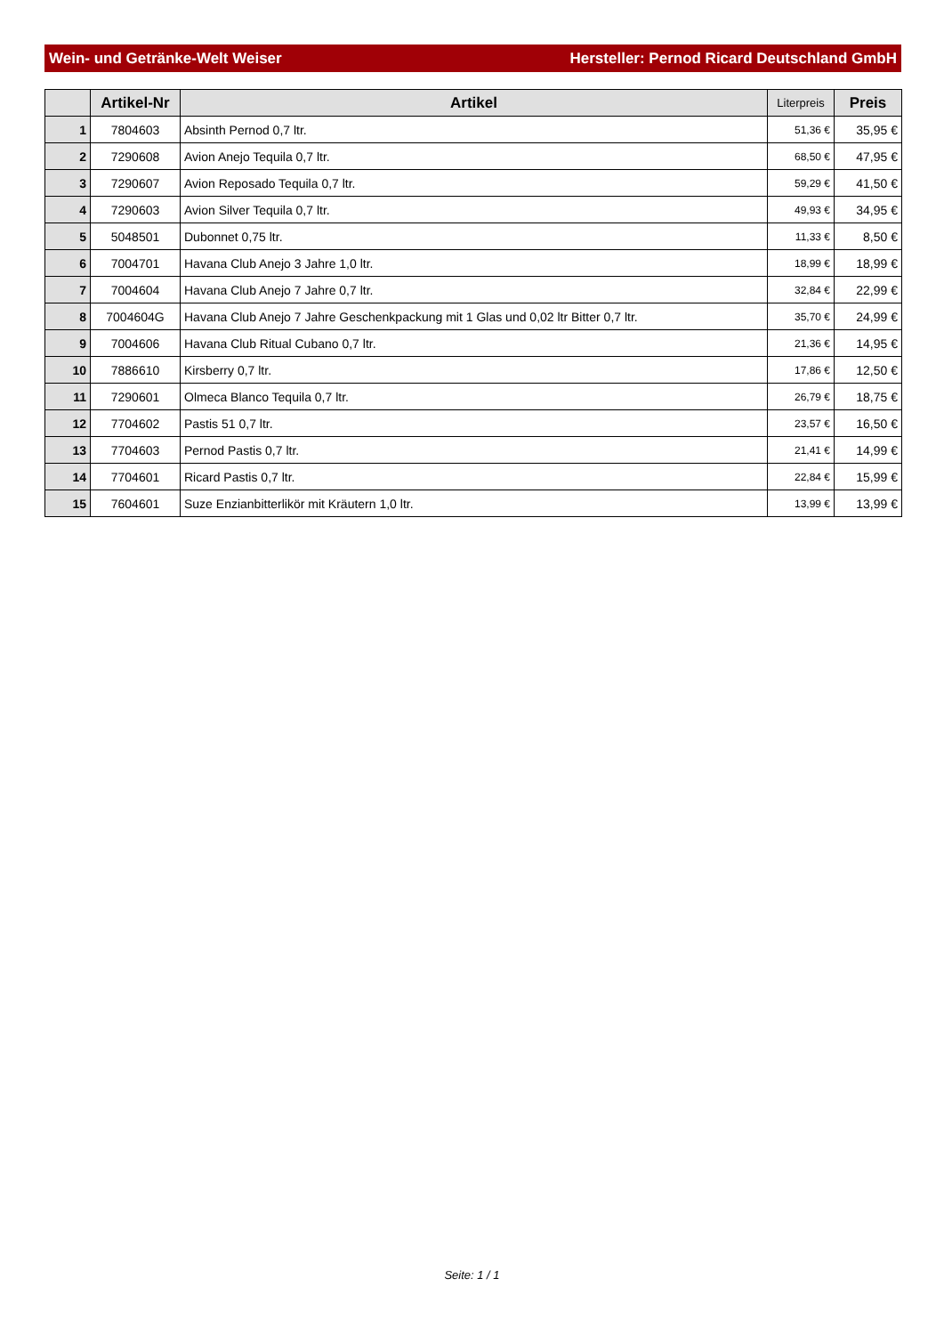Wein- und Getränke-Welt Weiser Hersteller: Pernod Ricard Deutschland GmbH
| | Artikel-Nr | Artikel | Literpreis | Preis |
| --- | --- | --- | --- | --- |
| 1 | 7804603 | Absinth Pernod 0,7 ltr. | 51,36 € | 35,95 € |
| 2 | 7290608 | Avion Anejo Tequila 0,7 ltr. | 68,50 € | 47,95 € |
| 3 | 7290607 | Avion Reposado Tequila 0,7 ltr. | 59,29 € | 41,50 € |
| 4 | 7290603 | Avion Silver Tequila 0,7 ltr. | 49,93 € | 34,95 € |
| 5 | 5048501 | Dubonnet 0,75 ltr. | 11,33 € | 8,50 € |
| 6 | 7004701 | Havana Club Anejo 3 Jahre 1,0 ltr. | 18,99 € | 18,99 € |
| 7 | 7004604 | Havana Club Anejo 7 Jahre 0,7 ltr. | 32,84 € | 22,99 € |
| 8 | 7004604G | Havana Club Anejo 7 Jahre Geschenkpackung mit 1 Glas und 0,02 ltr Bitter 0,7 ltr. | 35,70 € | 24,99 € |
| 9 | 7004606 | Havana Club Ritual Cubano 0,7 ltr. | 21,36 € | 14,95 € |
| 10 | 7886610 | Kirsberry 0,7 ltr. | 17,86 € | 12,50 € |
| 11 | 7290601 | Olmeca Blanco Tequila 0,7 ltr. | 26,79 € | 18,75 € |
| 12 | 7704602 | Pastis 51 0,7 ltr. | 23,57 € | 16,50 € |
| 13 | 7704603 | Pernod Pastis 0,7 ltr. | 21,41 € | 14,99 € |
| 14 | 7704601 | Ricard Pastis 0,7 ltr. | 22,84 € | 15,99 € |
| 15 | 7604601 | Suze Enzianbitterlikör mit Kräutern 1,0 ltr. | 13,99 € | 13,99 € |
Seite: 1 / 1